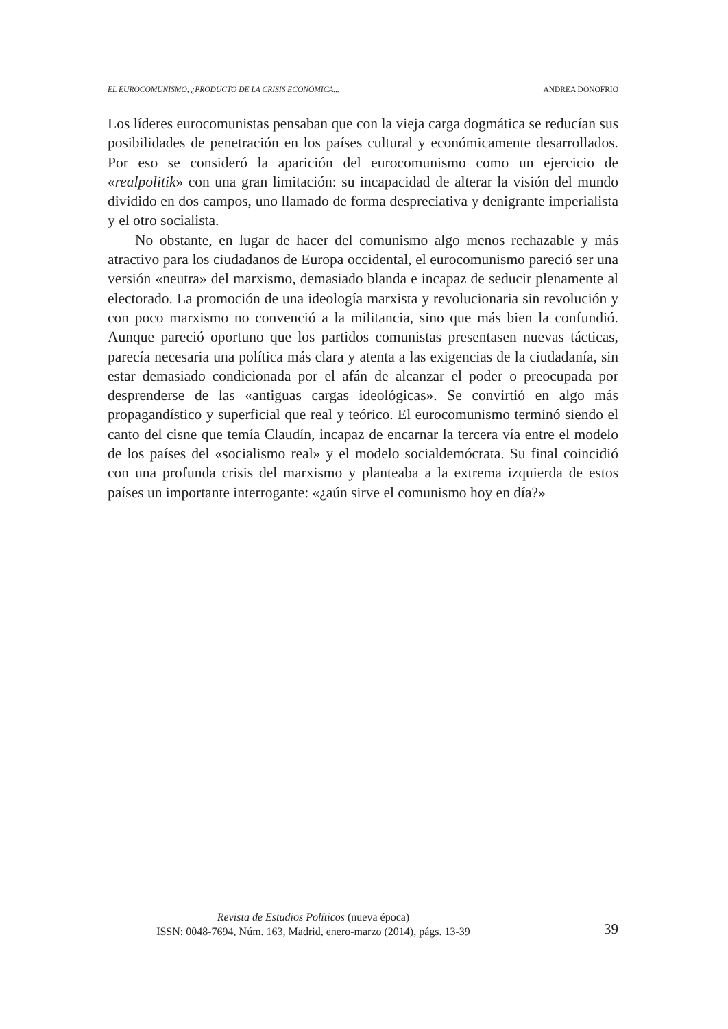EL EUROCOMUNISMO, ¿PRODUCTO DE LA CRISIS ECONÓMICA... ANDREA DONOFRIO
Los líderes eurocomunistas pensaban que con la vieja carga dogmática se reducían sus posibilidades de penetración en los países cultural y económicamente desarrollados. Por eso se consideró la aparición del eurocomunismo como un ejercicio de «realpolitik» con una gran limitación: su incapacidad de alterar la visión del mundo dividido en dos campos, uno llamado de forma despreciativa y denigrante imperialista y el otro socialista.
No obstante, en lugar de hacer del comunismo algo menos rechazable y más atractivo para los ciudadanos de Europa occidental, el eurocomunismo pareció ser una versión «neutra» del marxismo, demasiado blanda e incapaz de seducir plenamente al electorado. La promoción de una ideología marxista y revolucionaria sin revolución y con poco marxismo no convenció a la militancia, sino que más bien la confundió. Aunque pareció oportuno que los partidos comunistas presentasen nuevas tácticas, parecía necesaria una política más clara y atenta a las exigencias de la ciudadanía, sin estar demasiado condicionada por el afán de alcanzar el poder o preocupada por desprenderse de las «antiguas cargas ideológicas». Se convirtió en algo más propagandístico y superficial que real y teórico. El eurocomunismo terminó siendo el canto del cisne que temía Claudín, incapaz de encarnar la tercera vía entre el modelo de los países del «socialismo real» y el modelo socialdemócrata. Su final coincidió con una profunda crisis del marxismo y planteaba a la extrema izquierda de estos países un importante interrogante: «¿aún sirve el comunismo hoy en día?»
Revista de Estudios Políticos (nueva época)
ISSN: 0048-7694, Núm. 163, Madrid, enero-marzo (2014), págs. 13-39
39